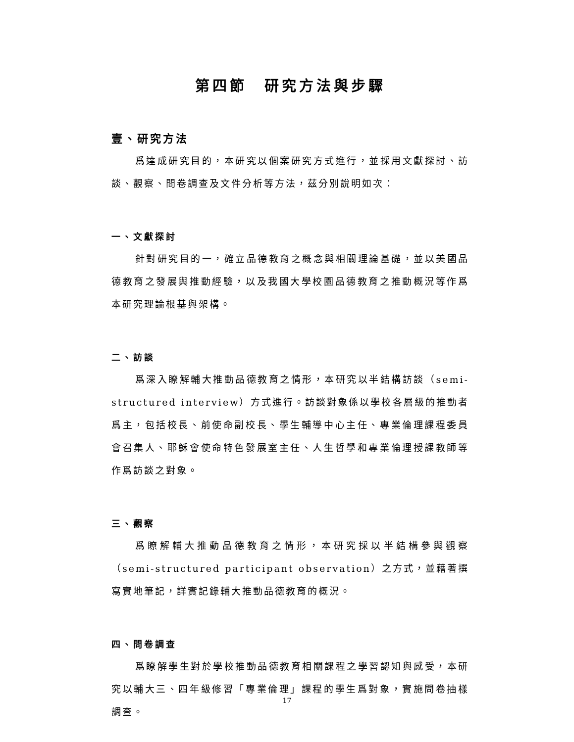第四節　研究方法與步驟
壹、研究方法
爲達成研究目的，本研究以個案研究方式進行，並採用文獻探討、訪談、觀察、問卷調查及文件分析等方法，茲分別說明如次：
一、文獻探討
針對研究目的一，確立品德教育之概念與相關理論基礎，並以美國品德教育之發展與推動經驗，以及我國大學校園品德教育之推動概況等作爲本研究理論根基與架構。
二、訪談
爲深入瞭解輔大推動品德教育之情形，本研究以半結構訪談（semi-structured interview）方式進行。訪談對象係以學校各層級的推動者爲主，包括校長、前使命副校長、學生輔導中心主任、專業倫理課程委員會召集人、耶穌會使命特色發展室主任、人生哲學和專業倫理授課教師等作爲訪談之對象。
三、觀察
爲瞭解輔大推動品德教育之情形，本研究採以半結構參與觀察（semi-structured participant observation）之方式，並藉著撰寫實地筆記，詳實記錄輔大推動品德教育的概況。
四、問卷調查
爲瞭解學生對於學校推動品德教育相關課程之學習認知與感受，本研究以輔大三、四年級修習「專業倫理」課程的學生爲對象，實施問卷抽樣調查。
17